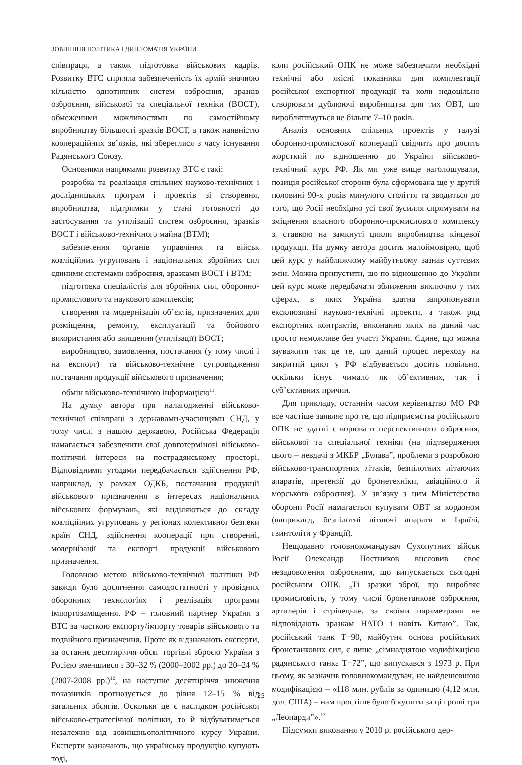ЗОВНІШНЯ ПОЛІТИКА І ДИПЛОМАТІЯ УКРАЇНИ
співпраця, а також підготовка військових кадрів. Розвитку ВТС сприяла забезпеченість їх армій значною кількістю однотипних систем озброєння, зразків озброєння, військової та спеціальної техніки (ВОСТ), обмеженими можливостями по самостійному виробництву більшості зразків ВОСТ, а також наявністю коопераційних зв’язків, які збереглися з часу існування Радянського Союзу.
Основними напрямами розвитку ВТС є такі:
розробка та реалізація спільних науково-технічних і дослідницьких програм і проектів зі створення, виробництва, підтримки у стані готовності до застосування та утилізації систем озброєння, зразків ВОСТ і військово-технічного майна (ВТМ);
забезпечення органів управління та військ коаліційних угруповань і національних збройних сил єдиними системами озброєння, зразками ВОСТ і ВТМ;
підготовка спеціалістів для збройних сил, оборонно-промислового та наукового комплексів;
створення та модернізація об’єктів, призначених для розміщення, ремонту, експлуатації та бойового використання або знищення (утилізації) ВОСТ;
виробництво, замовлення, постачання (у тому числі і на експорт) та військово-технічне супроводження постачання продукції військового призначення;
обмін військово-технічною інформацією<sup>11</sup>.
На думку автора при налагодженні військово-технічної співпраці з державами-учасницями СНД, у тому числі з нашою державою, Російська Федерація намагається забезпечити свої довготермінові військово-політичні інтереси на пострадянському просторі. Відповідними угодами передбачається здійснення РФ, наприклад, у рамках ОДКБ, постачання продукції військового призначення в інтересах національних військових формувань, які виділяються до складу коаліційних угруповань у регіонах колективної безпеки країн СНД, здійснення кооперації при створенні, модернізації та експорті продукції військового призначення.
Головною метою військово-технічної політики РФ завжди було досягнення самодостатності у провідних оборонних технологіях і реалізація програми імпортозаміщення. РФ – головний партнер України з ВТС за часткою експорту/імпорту товарів військового та подвійного призначення. Проте як відзначають експерти, за останнє десятиріччя обсяг торгівлі зброєю України з Росією зменшився з 30–32 % (2000–2002 рр.) до 20–24 % (2007-2008 рр.)<sup>12</sup>, на наступне десятиріччя зниження показників прогнозується до рівня 12–15 % від загальних обсягів. Оскільки це є наслідком російської військово-стратегічної політики, то й відбуватиметься незалежно від зовнішньополітичного курсу України. Експерти зазначають, що українську продукцію купують тоді,
коли російський ОПК не може забезпечити необхідні технічні або якісні показники для комплектації російської експортної продукції та коли недоцільно створювати дублюючі виробництва для тих ОВТ, що вироблятимуться не більше 7–10 років.
Аналіз основних спільних проектів у галузі оборонно-промислової кооперації свідчить про досить жорсткий по відношенню до України військово-технічний курс РФ. Як ми уже вище наголошували, позиція російської сторони була сформована ще у другій половині 90-х років минулого століття та зводиться до того, що Росії необхідно усі свої зусилля спрямувати на зміцнення власного оборонно-промислового комплексу зі ставкою на замкнуті цикли виробництва кінцевої продукції. На думку автора досить малоймовірно, щоб цей курс у найближчому майбутньому зазнав суттєвих змін. Можна припустити, що по відношенню до України цей курс може передбачати зближення виключно у тих сферах, в яких Україна здатна запропонувати ексклюзивні науково-технічні проекти, а також ряд експортних контрактів, виконання яких на даний час просто неможливе без участі України. Єдине, що можна зауважити так це те, що даний процес переходу на закритий цикл у РФ відбувається досить повільно, оскільки існує чимало як об’єктивних, так і суб’єктивних причин.
Для прикладу, останнім часом керівництво МО РФ все частіше заявляє про те, що підприємства російського ОПК не здатні створювати перспективного озброєння, військової та спеціальної техніки (на підтвердження цього – невдачі з МКБР „Булава”, проблеми з розробкою військово-транспортних літаків, безпілотних літаючих апаратів, претензії до бронетехніки, авіаційного й морського озброєння). У зв’язку з цим Міністерство оборони Росії намагається купувати ОВТ за кордоном (наприклад, безпілотні літаючі апарати в Ізраїлі, гвинтоліти у Франції).
Нещодавно головнокомандувач Сухопутних військ Росії Олександр Постников висловив своє незадоволення озброєнням, що випускається сьогодні російським ОПК. „Ті зразки зброї, що виробляє промисловість, у тому числі бронетанкове озброєння, артилерія і стрілецьке, за своїми параметрами не відповідають зразкам НАТО і навіть Китаю”. Так, російський танк Т−90, майбутня основа російських бронетанкових сил, є лише „сімнадцятою модифікацією радянського танка Т−72”, що випускався з 1973 р. При цьому, як зазначив головнокомандувач, не найдешевшою модифікацією – «118 млн. рублів за одиницю (4,12 млн. дол. США) – нам простіше було б купити за ці гроші три „Леопарди”».<sup>13</sup>
Підсумки виконання у 2010 р. російського дер-
25